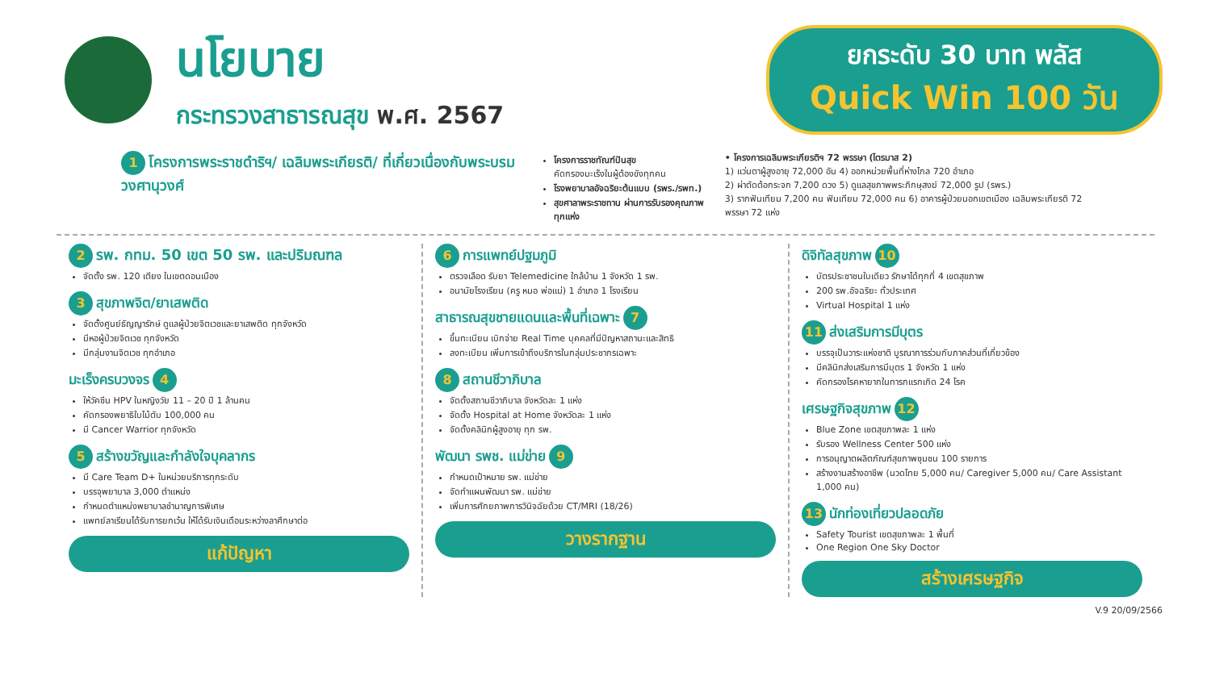นโยบาย
กระทรวงสาธารณสุข พ.ศ. 2567
ยกระดับ 30 บาท พลัส
Quick Win 100 วัน
1 โครงการพระราชดำริฯ/ เฉลิมพระเกียรติ/ ที่เกี่ยวเนื่องกับพระบรมวงศานุวงศ์
โครงการราชทัณฑ์ปันสุข
คัดกรองมะเร็งในผู้ต้องขังทุกคน
โรงพยาบาลอัจฉริยะต้นแบบ (รพร./รพท.)
สุขศาลาพระราชทาน ผ่านการรับรองคุณภาพทุกแห่ง
• โครงการเฉลิมพระเกียรติฯ 72 พรรษา (ไตรมาส 2)
1) แว่นตาผู้สูงอายุ 72,000 อัน 4) ออกหน่วยพื้นที่ห่างไกล 720 อำเภอ
2) ผ่าตัดต้อกระจก 7,200 ดวง 5) ดูแลสุขภาพพระภิกษุสงฆ์ 72,000 รูป (รพร.)
3) รากฟันเทียม 7,200 คน ฟันเทียม 72,000 คน 6) อาคารผู้ป่วยนอกเขตเมือง เฉลิมพระเกียรติ 72 พรรษา 72 แห่ง
2 รพ. กทม. 50 เขต 50 รพ. และปริมณฑล
จัดตั้ง รพ. 120 เตียง ในเขตดอนเมือง
3 สุขภาพจิต/ยาเสพติด
จัดตั้งศูนย์ธัญญารักษ์ ดูแลผู้ป่วยจิตเวชและยาเสพติด ทุกจังหวัด
มีหอผู้ป่วยจิตเวช ทุกจังหวัด
มีกลุ่มงานจิตเวช ทุกอำเภอ
มะเร็งครบวงจร 4
ให้วัคซีน HPV ในหญิงวัย 11 – 20 ปี 1 ล้านคน
คัดกรองพยาธิใบไม้ตับ 100,000 คน
มี Cancer Warrior ทุกจังหวัด
5 สร้างขวัญและกำลังใจบุคลากร
มี Care Team D+ ในหน่วยบริการทุกระดับ
บรรจุพยาบาล 3,000 ตำแหน่ง
กำหนดตำแหน่งพยาบาลชำนาญการพิเศษ
แพทย์ลาเรียนได้รับการยกเว้น ให้ได้รับเงินเดือนระหว่างลาศึกษาต่อ
แก้ปัญหา
6 การแพทย์ปฐมภูมิ
ตรวจเลือด รับยา Telemedicine ใกล้บ้าน 1 จังหวัด 1 รพ.
อนามัยโรงเรียน (ครู หมอ พ่อแม่) 1 อำเภอ 1 โรงเรียน
สาธารณสุขชายแดนและพื้นที่เฉพาะ 7
ขึ้นทะเบียน เบิกจ่าย Real Time บุคคลที่มีปัญหาสถานะและสิทธิ
ลงทะเบียน เพิ่มการเข้าถึงบริการในกลุ่มประชากรเฉพาะ
8 สถานชีวาภิบาล
จัดตั้งสถานชีวาภิบาล จังหวัดละ 1 แห่ง
จัดตั้ง Hospital at Home จังหวัดละ 1 แห่ง
จัดตั้งคลินิกผู้สูงอายุ ทุก รพ.
พัฒนา รพช. แม่ข่าย 9
กำหนดเป้าหมาย รพ. แม่ข่าย
จัดทำแผนพัฒนา รพ. แม่ข่าย
เพิ่มการศักยภาพการวินิจฉัยด้วย CT/MRI (18/26)
วางรากฐาน
ดิจิทัลสุขภาพ 10
บัตรประชาชนใบเดียว รักษาได้ทุกที่ 4 เขตสุขภาพ
200 รพ.อัจฉริยะ ทั่วประเทศ
Virtual Hospital 1 แห่ง
11 ส่งเสริมการมีบุตร
บรรจุเป็นวาระแห่งชาติ บูรณาการร่วมกับภาคส่วนที่เกี่ยวข้อง
มีคลินิกส่งเสริมการมีบุตร 1 จังหวัด 1 แห่ง
คัดกรองโรคหายากในทารกแรกเกิด 24 โรค
เศรษฐกิจสุขภาพ 12
Blue Zone เขตสุขภาพละ 1 แห่ง
รับรอง Wellness Center 500 แห่ง
การอนุญาตผลิตภัณฑ์สุขภาพชุมชน 100 รายการ
สร้างงานสร้างอาชีพ (นวดไทย 5,000 คน/ Caregiver 5,000 คน/ Care Assistant 1,000 คน)
13 นักท่องเที่ยวปลอดภัย
Safety Tourist เขตสุขภาพละ 1 พื้นที่
One Region One Sky Doctor
สร้างเศรษฐกิจ
V.9 20/09/2566